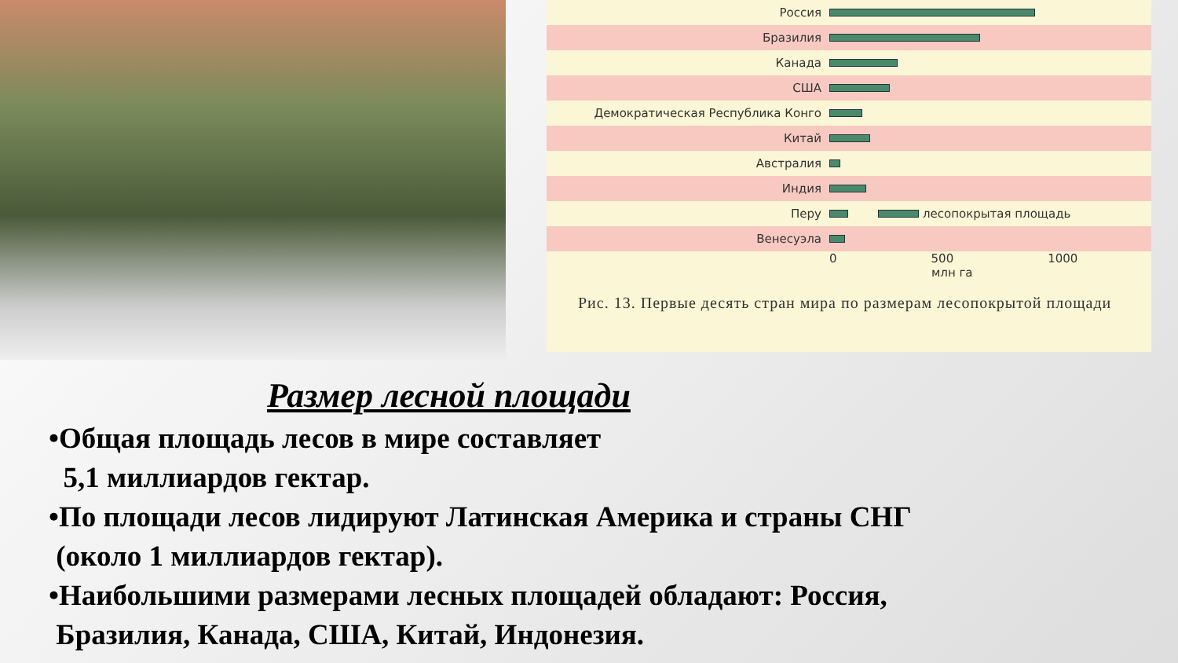Россия
Бразилия
Канада
США
Демократическая Республика Конго
Китай
Австралия
Индия
Перу лесопокрытая площадь
Венесуэла
0 500 1000
млн га
Рис. 13. Первые десять стран мира по размерам лесопокрытой площади
Размер лесной площади
•Общая площадь лесов в мире составляет
5,1 миллиардов гектар.
•По площади лесов лидируют Латинская Америка и страны СНГ
(около 1 миллиардов гектар).
•Наибольшими размерами лесных площадей обладают: Россия,
Бразилия, Канада, США, Китай, Индонезия.